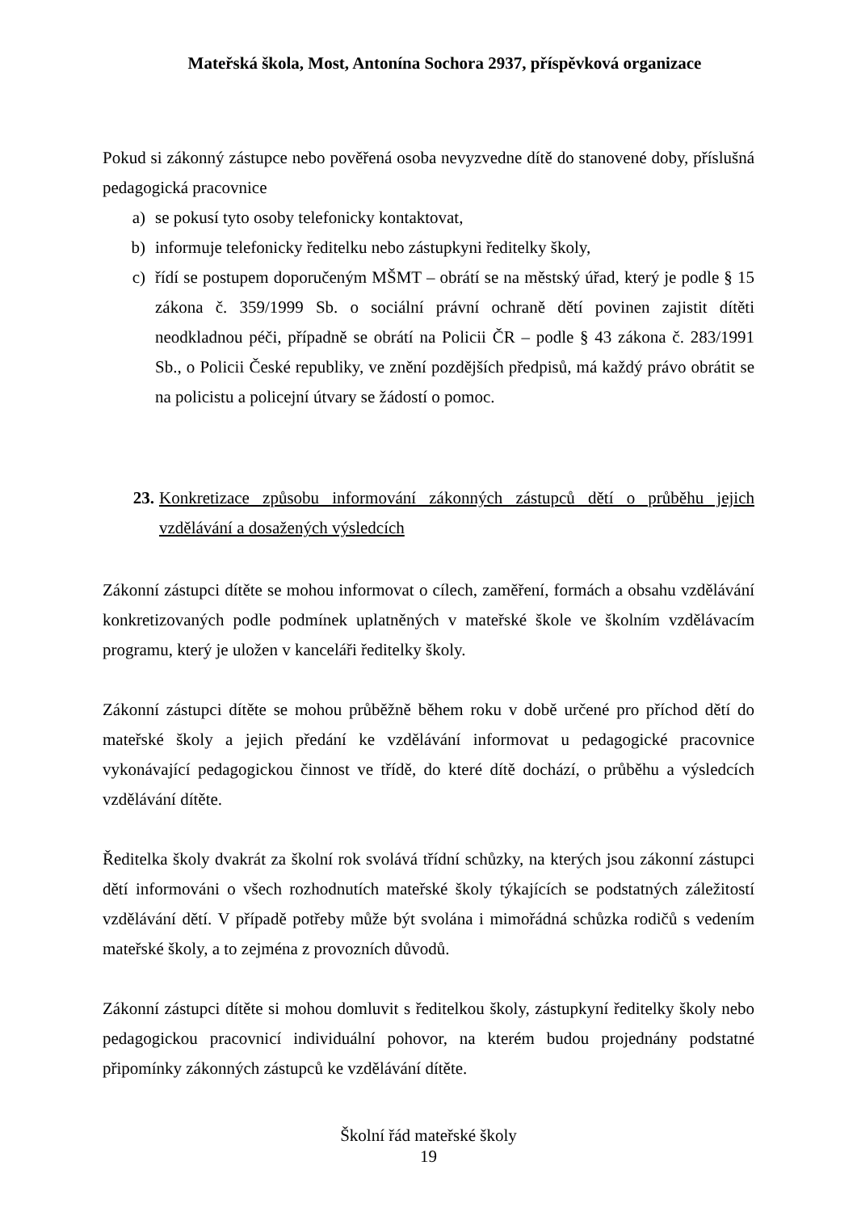Mateřská škola, Most, Antonína Sochora 2937, příspěvková organizace
Pokud si zákonný zástupce nebo pověřená osoba nevyzvedne dítě do stanovené doby, příslušná pedagogická pracovnice
a) se pokusí tyto osoby telefonicky kontaktovat,
b) informuje telefonicky ředitelku nebo zástupkyni ředitelky školy,
c) řídí se postupem doporučeným MŠMT – obrátí se na městský úřad, který je podle § 15 zákona č. 359/1999 Sb. o sociální právní ochraně dětí povinen zajistit dítěti neodkladnou péči, případně se obrátí na Policii ČR – podle § 43 zákona č. 283/1991 Sb., o Policii České republiky, ve znění pozdějších předpisů, má každý právo obrátit se na policistu a policejní útvary se žádostí o pomoc.
23. Konkretizace způsobu informování zákonných zástupců dětí o průběhu jejich vzdělávání a dosažených výsledcích
Zákonní zástupci dítěte se mohou informovat o cílech, zaměření, formách a obsahu vzdělávání konkretizovaných podle podmínek uplatněných v mateřské škole ve školním vzdělávacím programu, který je uložen v kanceláři ředitelky školy.
Zákonní zástupci dítěte se mohou průběžně během roku v době určené pro příchod dětí do mateřské školy a jejich předání ke vzdělávání informovat u pedagogické pracovnice vykonávající pedagogickou činnost ve třídě, do které dítě dochází, o průběhu a výsledcích vzdělávání dítěte.
Ředitelka školy dvakrát za školní rok svolává třídní schůzky, na kterých jsou zákonní zástupci dětí informováni o všech rozhodnutích mateřské školy týkajících se podstatných záležitostí vzdělávání dětí. V případě potřeby může být svolána i mimořádná schůzka rodičů s vedením mateřské školy, a to zejména z provozních důvodů.
Zákonní zástupci dítěte si mohou domluvit s ředitelkou školy, zástupkyní ředitelky školy nebo pedagogickou pracovnicí individuální pohovor, na kterém budou projednány podstatné připomínky zákonných zástupců ke vzdělávání dítěte.
Školní řád mateřské školy
19